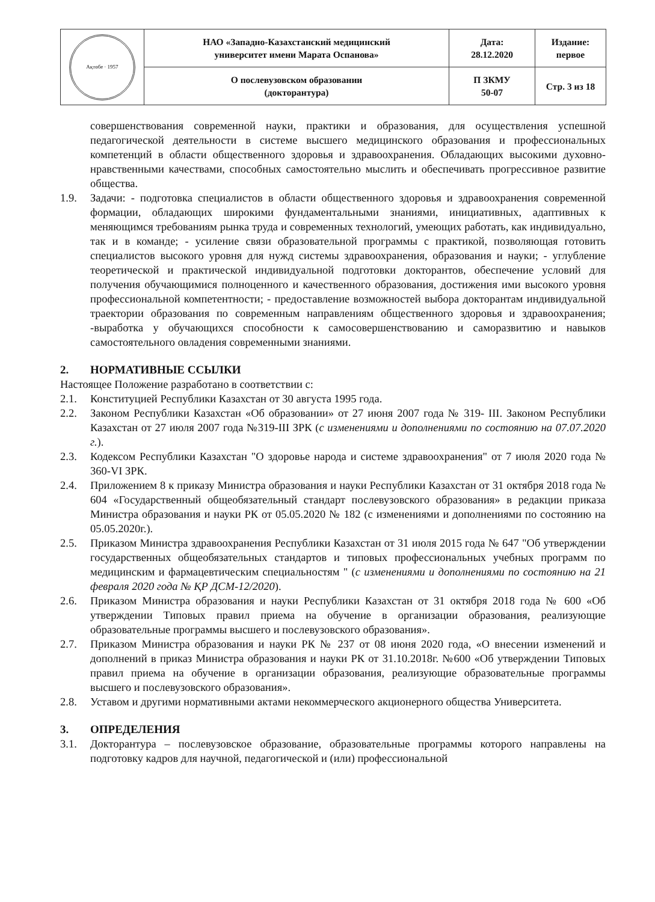| Ақтөбе · 1957 | НАО «Западно-Казахстанский медицинский университет имени Марата Оспанова» | Дата: 28.12.2020 | Издание: первое |
| | О послевузовском образовании (докторантура) | П ЗКМУ 50-07 | Стр. 3 из 18 |
совершенствования современной науки, практики и образования, для осуществления успешной педагогической деятельности в системе высшего медицинского образования и профессиональных компетенций в области общественного здоровья и здравоохранения. Обладающих высокими духовно-нравственными качествами, способных самостоятельно мыслить и обеспечивать прогрессивное развитие общества.
1.9. Задачи: - подготовка специалистов в области общественного здоровья и здравоохранения современной формации, обладающих широкими фундаментальными знаниями, инициативных, адаптивных к меняющимся требованиям рынка труда и современных технологий, умеющих работать, как индивидуально, так и в команде; - усиление связи образовательной программы с практикой, позволяющая готовить специалистов высокого уровня для нужд системы здравоохранения, образования и науки; - углубление теоретической и практической индивидуальной подготовки докторантов, обеспечение условий для получения обучающимися полноценного и качественного образования, достижения ими высокого уровня профессиональной компетентности; - предоставление возможностей выбора докторантам индивидуальной траектории образования по современным направлениям общественного здоровья и здравоохранения; -выработка у обучающихся способности к самосовершенствованию и саморазвитию и навыков самостоятельного овладения современными знаниями.
2. НОРМАТИВНЫЕ ССЫЛКИ
Настоящее Положение разработано в соответствии с:
2.1. Конституцией Республики Казахстан от 30 августа 1995 года.
2.2. Законом Республики Казахстан «Об образовании» от 27 июня 2007 года № 319- III. Законом Республики Казахстан от 27 июля 2007 года №319-III ЗРК (с изменениями и дополнениями по состоянию на 07.07.2020 г.).
2.3. Кодексом Республики Казахстан "О здоровье народа и системе здравоохранения" от 7 июля 2020 года № 360-VI ЗРК.
2.4. Приложением 8 к приказу Министра образования и науки Республики Казахстан от 31 октября 2018 года № 604 «Государственный общеобязательный стандарт послевузовского образования» в редакции приказа Министра образования и науки РК от 05.05.2020 № 182 (с изменениями и дополнениями по состоянию на 05.05.2020г.).
2.5. Приказом Министра здравоохранения Республики Казахстан от 31 июля 2015 года № 647 "Об утверждении государственных общеобязательных стандартов и типовых профессиональных учебных программ по медицинским и фармацевтическим специальностям " (с изменениями и дополнениями по состоянию на 21 февраля 2020 года № ҚР ДСМ-12/2020).
2.6. Приказом Министра образования и науки Республики Казахстан от 31 октября 2018 года № 600 «Об утверждении Типовых правил приема на обучение в организации образования, реализующие образовательные программы высшего и послевузовского образования».
2.7. Приказом Министра образования и науки РК № 237 от 08 июня 2020 года, «О внесении изменений и дополнений в приказ Министра образования и науки РК от 31.10.2018г. №600 «Об утверждении Типовых правил приема на обучение в организации образования, реализующие образовательные программы высшего и послевузовского образования».
2.8. Уставом и другими нормативными актами некоммерческого акционерного общества Университета.
3. ОПРЕДЕЛЕНИЯ
3.1. Докторантура – послевузовское образование, образовательные программы которого направлены на подготовку кадров для научной, педагогической и (или) профессиональной